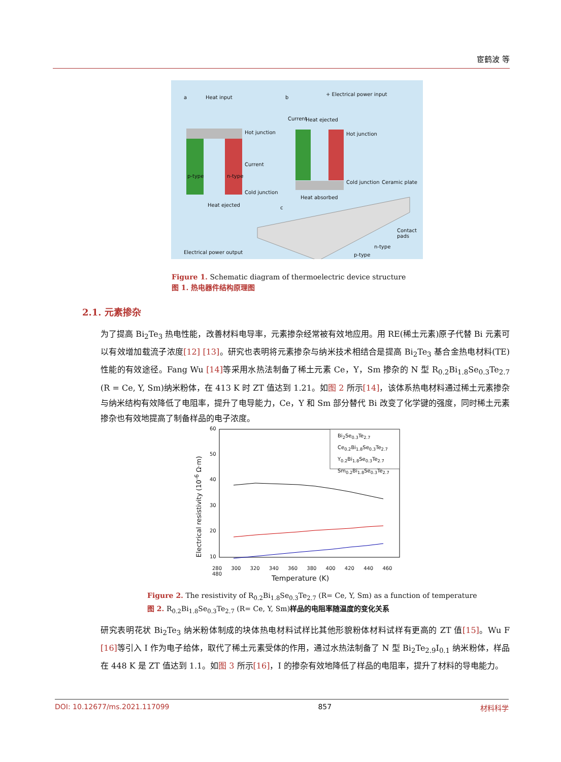宦鹤波 等
a Heat input
Hot junction
p-type n-type
Current
Cold junction
Heat ejected
Electrical power output
b
+ Electrical power input
Current Heat ejected
Hot junction
Cold junction
Heat absorbed
Ceramic plate
c
Contact pads
n-type
p-type
Figure 1. Schematic diagram of thermoelectric device structure
图 1. 热电器件结构原理图
2.1. 元素掺杂
为了提高 Bi<sub>2</sub>Te<sub>3</sub> 热电性能，改善材料电导率，元素掺杂经常被有效地应用。用 RE(稀土元素)原子代替 Bi 元素可以有效增加载流子浓度[12] [13]。研究也表明将元素掺杂与纳米技术相结合是提高 Bi<sub>2</sub>Te<sub>3</sub> 基合金热电材料(TE)性能的有效途径。Fang Wu [14] 等采用水热法制备了稀土元素 Ce，Y，Sm 掺杂的 N 型 R<sub>0.2</sub>Bi<sub>1.8</sub>Se<sub>0.3</sub>Te<sub>2.7</sub> (R = Ce, Y, Sm)纳米粉体，在 413 K 时 ZT 值达到 1.21。如图 2 所示[14]，该体系热电材料通过稀土元素掺杂与纳米结构有效降低了电阻率，提升了电导能力，Ce，Y 和 Sm 部分替代 Bi 改变了化学键的强度，同时稀土元素掺杂也有效地提高了制备样品的电子浓度。
60
50
40
30
20
10
Bi<sub>2</sub>Se<sub>0.3</sub>Te<sub>2.7</sub>
Ce<sub>0.2</sub>Bi<sub>1.8</sub>Se<sub>0.3</sub>Te<sub>2.7</sub>
Y<sub>0.2</sub>Bi<sub>1.8</sub>Se<sub>0.3</sub>Te<sub>2.7</sub>
Sm<sub>0.2</sub>Bi<sub>1.8</sub>Se<sub>0.3</sub>Te<sub>2.7</sub>
280 300 320 340 360 380 400 420 440 460 480
Temperature (K)
Electrical resistivity (10<sup>-6</sup> Ω·m)
Figure 2. The resistivity of R<sub>0.2</sub>Bi<sub>1.8</sub>Se<sub>0.3</sub>Te<sub>2.7</sub> (R= Ce, Y, Sm) as a function of temperature
图 2. R<sub>0.2</sub>Bi<sub>1.8</sub>Se<sub>0.3</sub>Te<sub>2.7</sub> (R= Ce, Y, Sm)样品的电阻率随温度的变化关系
研究表明花状 Bi<sub>2</sub>Te<sub>3</sub> 纳米粉体制成的块体热电材料试样比其他形貌粉体材料试样有更高的 ZT 值[15]。Wu F [16] 等引入 I 作为电子给体，取代了稀土元素受体的作用，通过水热法制备了 N 型 Bi<sub>2</sub>Te<sub>2.9</sub>I<sub>0.1</sub> 纳米粉体，样品在 448 K 是 ZT 值达到 1.1。如图 3 所示[16]，I 的掺杂有效地降低了样品的电阻率，提升了材料的导电能力。
DOI: 10.12677/ms.2021.117099 857 材料科学